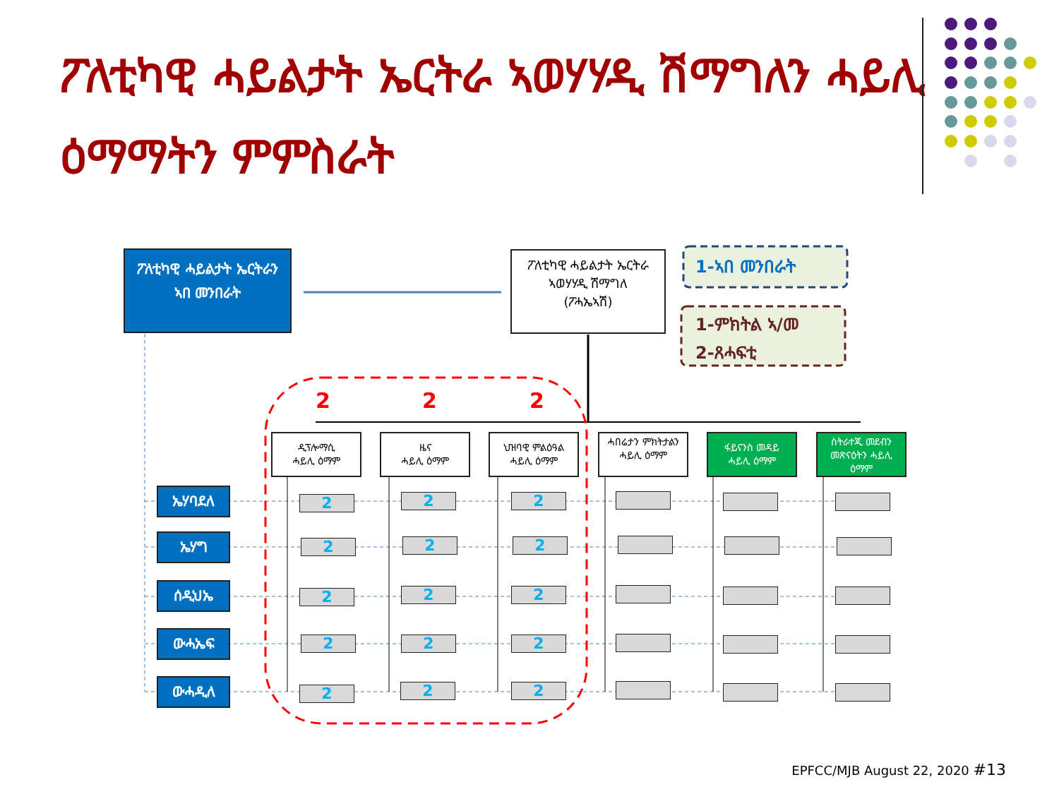ፖለቲካዊ ሓይልታት ኤርትራ ኣወሃሃዲ ሽማግለን ሓይሊ ዕማማትን ምምስራት
ፖለቲካዊ ሓይልታት ኤርትራን
ኣበ መንበራት
ፖለቲካዊ ሓይልታት ኤርትራ
ኣወሃሃዲ ሽማግለ
(ፖሓኤኣሽ)
1-ኣበ መንበራት
1-ምክትል ኣ/መ
2-ጸሓፍቲ
2 2 2
ዲፕሎማሲ
ሓይሊ ዕማም
ዜና
ሓይሊ ዕማም
ህዝባዊ ምልዕዓል
ሓይሊ ዕማም
ሓበሬታን ምክትታልን ሓይሊ ዕማም
ፋይናንስ መዳይ
ሓይሊ ዕማም
ስትራተጂ መደብን መጽናዕትን ሓይሊ ዕማም
ኤሃባደለ
ኤሃግ
ሰዲህኤ
ውሓኤፍ
ውሓዲለ
2 2 2
2 2 2
2 2 2
2 2 2
2 2 2
EPFCC/MJB August 22, 2020 #13